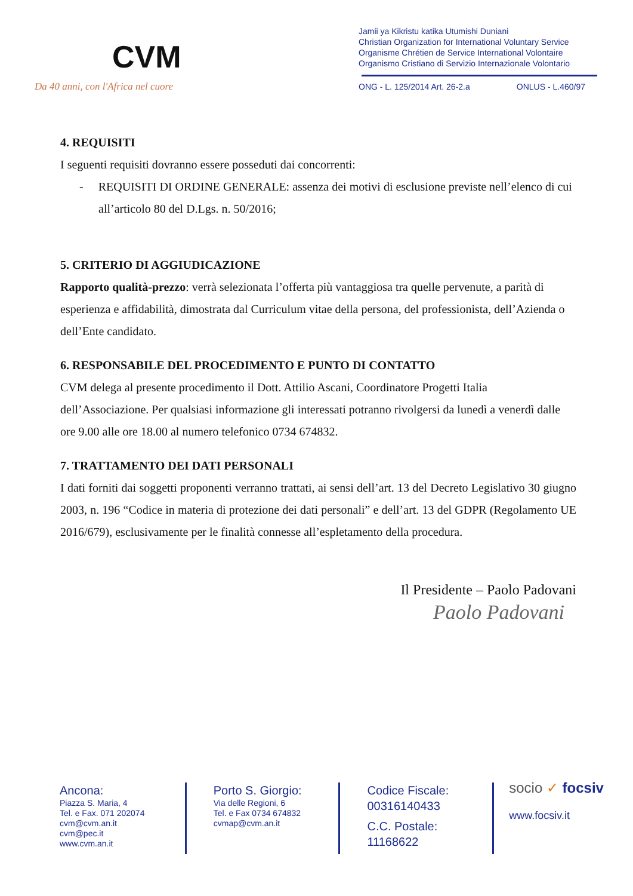CVM
Da 40 anni, con l'Africa nel cuore
Jamii ya Kikristu katika Utumishi Duniani
Christian Organization for International Voluntary Service
Organisme Chrétien de Service International Volontaire
Organismo Cristiano di Servizio Internazionale Volontario
ONG - L. 125/2014 Art. 26-2.a ONLUS - L.460/97
4. REQUISITI
I seguenti requisiti dovranno essere posseduti dai concorrenti:
- REQUISITI DI ORDINE GENERALE: assenza dei motivi di esclusione previste nell’elenco di cui all’articolo 80 del D.Lgs. n. 50/2016;
5. CRITERIO DI AGGIUDICAZIONE
Rapporto qualità-prezzo: verrà selezionata l’offerta più vantaggiosa tra quelle pervenute, a parità di esperienza e affidabilità, dimostrata dal Curriculum vitae della persona, del professionista, dell’Azienda o dell’Ente candidato.
6. RESPONSABILE DEL PROCEDIMENTO E PUNTO DI CONTATTO
CVM delega al presente procedimento il Dott. Attilio Ascani, Coordinatore Progetti Italia dell’Associazione. Per qualsiasi informazione gli interessati potranno rivolgersi da lunedì a venerdì dalle ore 9.00 alle ore 18.00 al numero telefonico 0734 674832.
7. TRATTAMENTO DEI DATI PERSONALI
I dati forniti dai soggetti proponenti verranno trattati, ai sensi dell’art. 13 del Decreto Legislativo 30 giugno 2003, n. 196 “Codice in materia di protezione dei dati personali” e dell’art. 13 del GDPR (Regolamento UE 2016/679), esclusivamente per le finalità connesse all’espletamento della procedura.
Il Presidente – Paolo Padovani
Paolo Padovani
Ancona:
Piazza S. Maria, 4
Tel. e Fax. 071 202074
cvm@cvm.an.it
cvm@pec.it
www.cvm.an.it
Porto S. Giorgio:
Via delle Regioni, 6
Tel. e Fax 0734 674832
cvmap@cvm.an.it
Codice Fiscale:
00316140433
C.C. Postale:
11168622
socio ✓ focsiv
www.focsiv.it